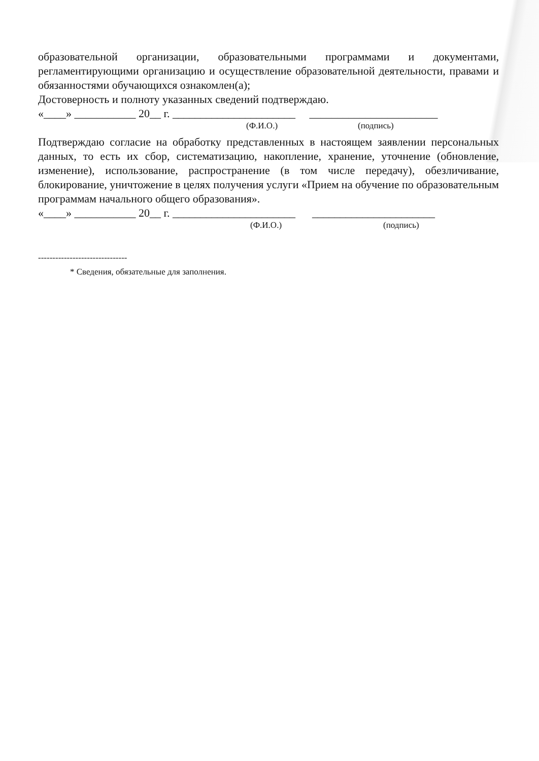образовательной организации, образовательными программами и документами, регламентирующими организацию и осуществление образовательной деятельности, правами и обязанностями обучающихся ознакомлен(а);
Достоверность и полноту указанных сведений подтверждаю.
«____» ___________ 20__ г. ______________________ _______________________
(Ф.И.О.) (подпись)
Подтверждаю согласие на обработку представленных в настоящем заявлении персональных данных, то есть их сбор, систематизацию, накопление, хранение, уточнение (обновление, изменение), использование, распространение (в том числе передачу), обезличивание, блокирование, уничтожение в целях получения услуги «Прием на обучение по образовательным программам начального общего образования».
«____» ___________ 20__ г. ______________________ ______________________
(Ф.И.О.) (подпись)
-------------------------------
* Сведения, обязательные для заполнения.